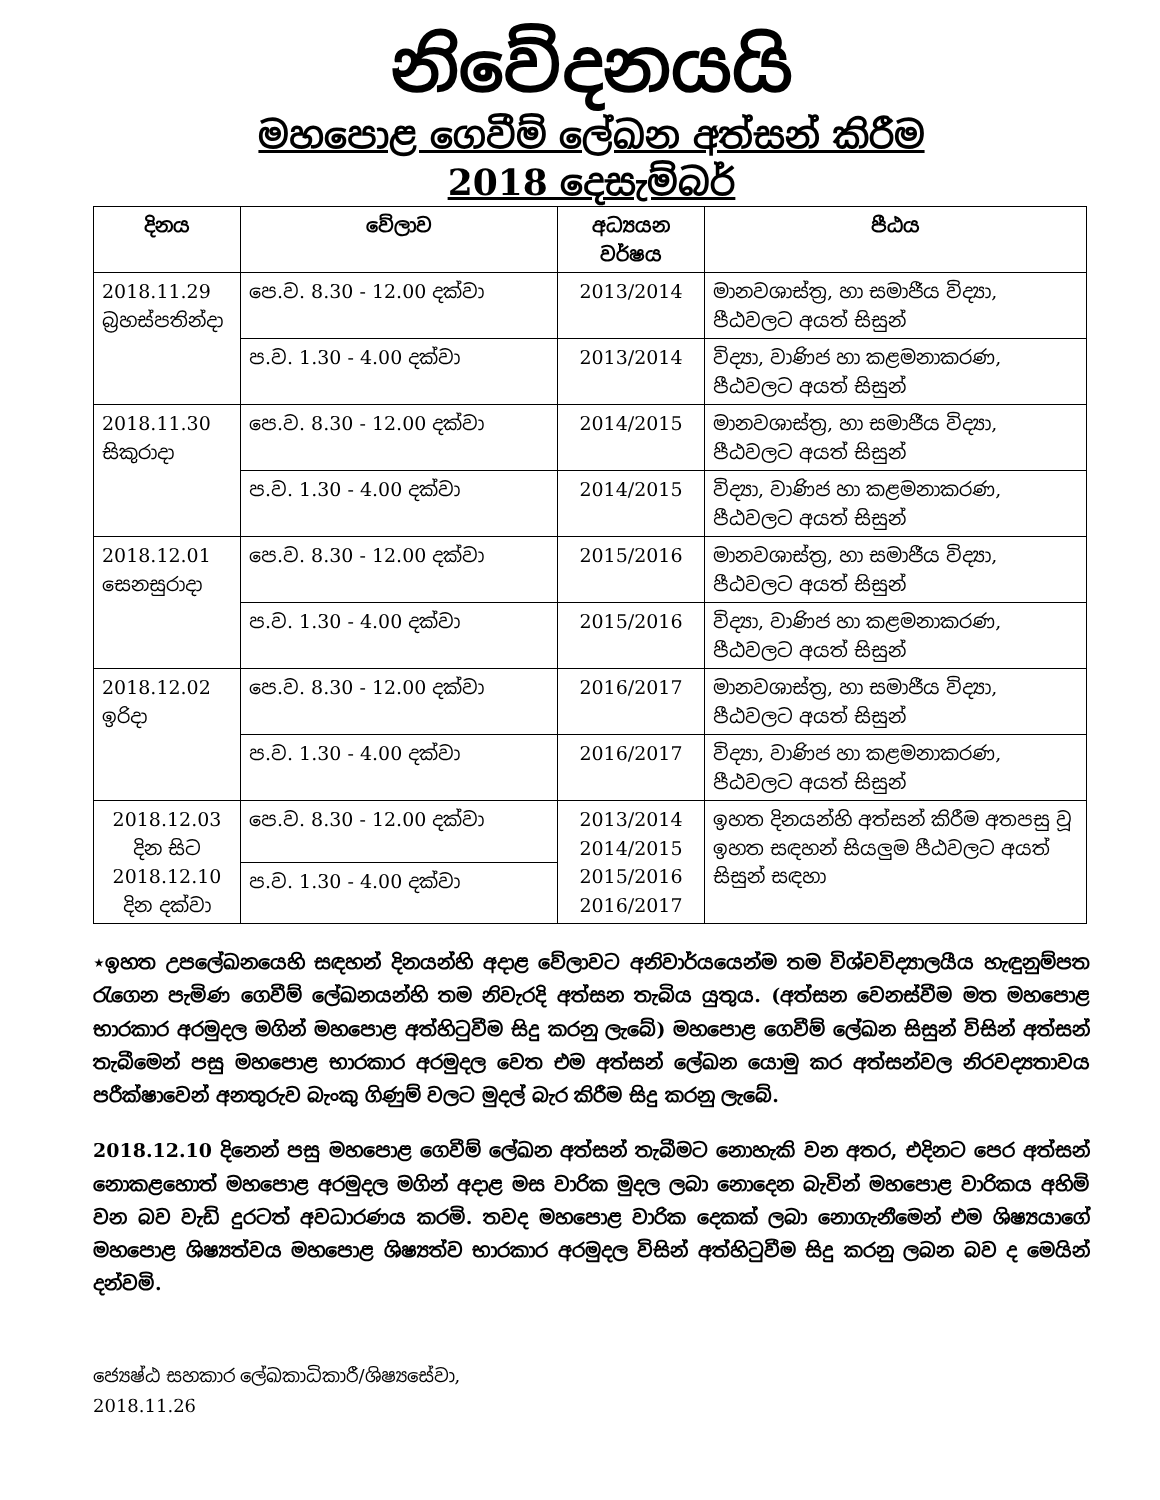නිවේදනයයි
මහපොළ ගෙවීම් ලේඛන අත්සන් කිරීම
2018 දෙසැම්බර්
| දිනය | වේලාව | අධ්‍යයන වර්ෂය | පීඨය |
| --- | --- | --- | --- |
| 2018.11.29 බ්‍රහස්පතින්දා | පෙ.ව. 8.30 - 12.00 දක්වා | 2013/2014 | මානවශාස්ත්‍ර, හා සමාජීය විද්‍යා, පීඨවලට අයත් සිසුන් |
| | ප.ව. 1.30 - 4.00 දක්වා | 2013/2014 | විද්‍යා, වාණිජ හා කළමනාකරණ, පීඨවලට අයත් සිසුන් |
| 2018.11.30 සිකුරාදා | පෙ.ව. 8.30 - 12.00 දක්වා | 2014/2015 | මානවශාස්ත්‍ර, හා සමාජීය විද්‍යා, පීඨවලට අයත් සිසුන් |
| | ප.ව. 1.30 - 4.00 දක්වා | 2014/2015 | විද්‍යා, වාණිජ හා කළමනාකරණ, පීඨවලට අයත් සිසුන් |
| 2018.12.01 සෙනසුරාදා | පෙ.ව. 8.30 - 12.00 දක්වා | 2015/2016 | මානවශාස්ත්‍ර, හා සමාජීය විද්‍යා, පීඨවලට අයත් සිසුන් |
| | ප.ව. 1.30 - 4.00 දක්වා | 2015/2016 | විද්‍යා, වාණිජ හා කළමනාකරණ, පීඨවලට අයත් සිසුන් |
| 2018.12.02 ඉරිදා | පෙ.ව. 8.30 - 12.00 දක්වා | 2016/2017 | මානවශාස්ත්‍ර, හා සමාජීය විද්‍යා, පීඨවලට අයත් සිසුන් |
| | ප.ව. 1.30 - 4.00 දක්වා | 2016/2017 | විද්‍යා, වාණිජ හා කළමනාකරණ, පීඨවලට අයත් සිසුන් |
| 2018.12.03 දින සිට 2018.12.10 දින දක්වා | පෙ.ව. 8.30 - 12.00 දක්වා | 2013/2014 2014/2015 2015/2016 2016/2017 | ඉහත දිනයන්හි අත්සන් කිරීම අතපසු වූ ඉහත සඳහන් සියලුම පීඨවලට අයත් සිසුන් සඳහා |
| | ප.ව. 1.30 - 4.00 දක්වා | | |
⋆ඉහත උපලේඛනයෙහි සඳහන් දිනයන්හි අදාළ වේලාවට අනිවාර්යයෙන්ම තම විශ්වවිද්‍යාලයීය හැඳුනුම්පත රැගෙන පැමිණ ගෙවීම් ලේඛනයන්හි තම නිවැරදි අත්සන තැබිය යුතුය. (අත්සන වෙනස්වීම මත මහපොළ භාරකාර අරමුදල මගින් මහපොළ අත්හිටුවීම සිදු කරනු ලැබේ) මහපොළ ගෙවීම් ලේඛන සිසුන් විසින් අත්සන් තැබීමෙන් පසු මහපොළ භාරකාර අරමුදල වෙත එම අත්සන් ලේඛන යොමු කර අත්සන්වල නිරවද්‍යතාවය පරීක්ෂාවෙන් අනතුරුව බැංකු ගිණුම් වලට මුදල් බැර කිරීම සිදු කරනු ලැබේ.
2018.12.10 දිනෙන් පසු මහපොළ ගෙවීම් ලේඛන අත්සන් තැබීමට නොහැකි වන අතර, එදිනට පෙර අත්සන් නොකළහොත් මහපොළ අරමුදල මගින් අදාළ මස වාරික මුදල ලබා නොදෙන බැවින් මහපොළ වාරිකය අහිමි වන බව වැඩි දුරටත් අවධාරණය කරමි. තවද මහපොළ වාරික දෙකක් ලබා නොගැනීමෙන් එම ශිෂ්‍යයාගේ මහපොළ ශිෂ්‍යත්වය මහපොළ ශිෂ්‍යත්ව භාරකාර අරමුදල විසින් අත්හිටුවීම සිදු කරනු ලබන බව ද මෙයින් දන්වමි.
ජ්‍යෙෂ්ඨ සහකාර ලේඛකාධිකාරී/ශිෂ්‍යසේවා,
2018.11.26